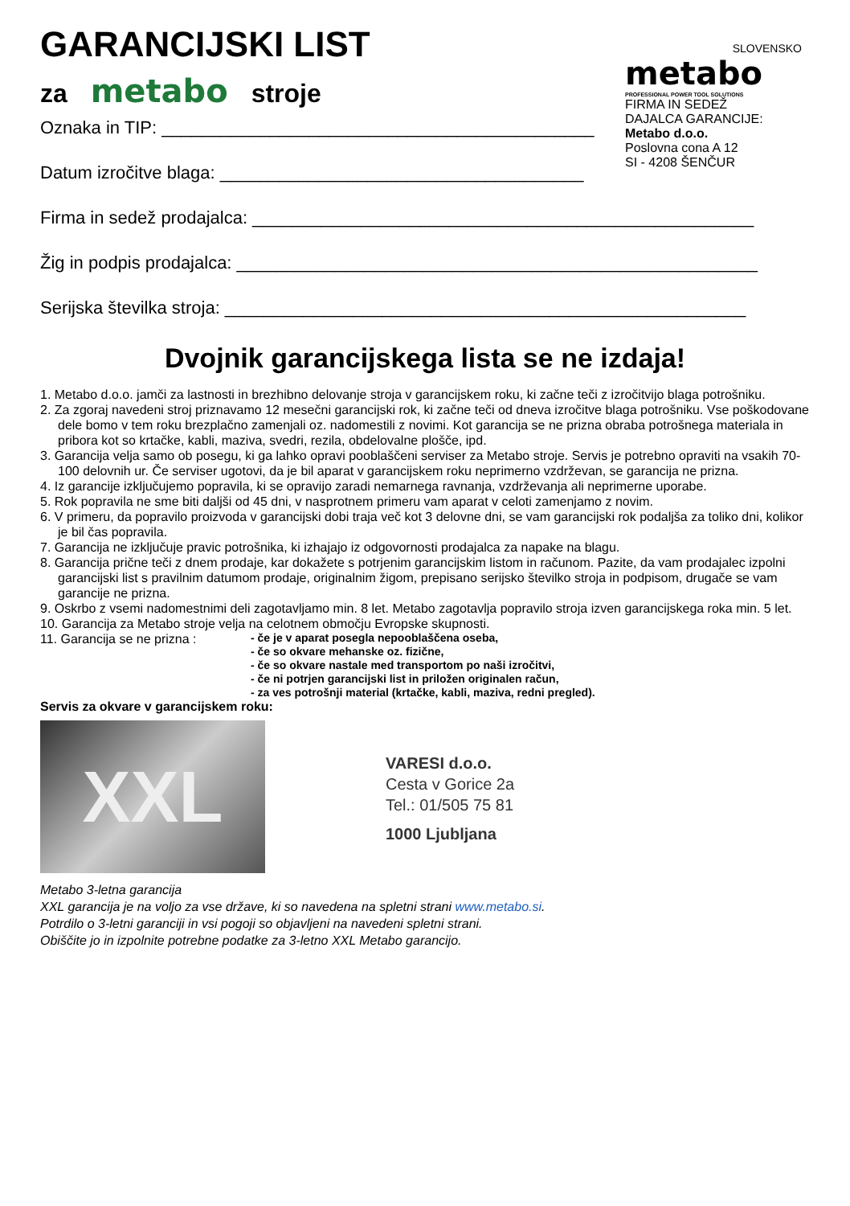GARANCIJSKI LIST
za metabo stroje
Oznaka in TIP: ____________________________________________
Datum izročitve blaga: _____________________________________
SLOVENSKO
metabo
PROFESSIONAL POWER TOOL SOLUTIONS
FIRMA IN SEDEŽ
DAJALCA GARANCIJE:
Metabo d.o.o.
Poslovna cona A 12
SI - 4208 ŠENČUR
Firma in sedež prodajalca: ___________________________________________________
Žig in podpis prodajalca: _____________________________________________________
Serijska številka stroja: _____________________________________________________
Dvojnik garancijskega lista se ne izdaja!
1. Metabo d.o.o. jamči za lastnosti in brezhibno delovanje stroja v garancijskem roku, ki začne teči z izročitvijo blaga potrošniku.
2. Za zgoraj navedeni stroj priznavamo 12 mesečni garancijski rok, ki začne teči od dneva izročitve blaga potrošniku. Vse poškodovane dele bomo v tem roku brezplačno zamenjali oz. nadomestili z novimi. Kot garancija se ne prizna obraba potrošnega materiala in pribora kot so krtačke, kabli, maziva, svedri, rezila, obdelovalne plošče, ipd.
3. Garancija velja samo ob posegu, ki ga lahko opravi pooblaščeni serviser za Metabo stroje. Servis je potrebno opraviti na vsakih 70-100 delovnih ur. Če serviser ugotovi, da je bil aparat v garancijskem roku neprimerno vzdrževan, se garancija ne prizna.
4. Iz garancije izključujemo popravila, ki se opravijo zaradi nemarnega ravnanja, vzdrževanja ali neprimerne uporabe.
5. Rok popravila ne sme biti daljši od 45 dni, v nasprotnem primeru vam aparat v celoti zamenjamo z novim.
6. V primeru, da popravilo proizvoda v garancijski dobi traja več kot 3 delovne dni, se vam garancijski rok podaljša za toliko dni, kolikor je bil čas popravila.
7. Garancija ne izključuje pravic potrošnika, ki izhajajo iz odgovornosti prodajalca za napake na blagu.
8. Garancija prične teči z dnem prodaje, kar dokažete s potrjenim garancijskim listom in računom. Pazite, da vam prodajalec izpolni garancijski list s pravilnim datumom prodaje, originalnim žigom, prepisano serijsko številko stroja in podpisom, drugače se vam garancije ne prizna.
9. Oskrbo z vsemi nadomestnimi deli zagotavljamo min. 8 let. Metabo zagotavlja popravilo stroja izven garancijskega roka min. 5 let.
10. Garancija za Metabo stroje velja na celotnem območju Evropske skupnosti.
11. Garancija se ne prizna : - če je v aparat posegla nepooblaščena oseba,
- če so okvare mehanske oz. fizične,
- če so okvare nastale med transportom po naši izročitvi,
- če ni potrjen garancijski list in priložen originalen račun,
- za ves potrošnji material (krtačke, kabli, maziva, redni pregled).
Servis za okvare v garancijskem roku:
XXL
VARESI d.o.o.
Cesta v Gorice 2a
Tel.: 01/505 75 81
1000 Ljubljana
Metabo 3-letna garancija
XXL garancija je na voljo za vse države, ki so navedena na spletni strani www.metabo.si.
Potrdilo o 3-letni garanciji in vsi pogoji so objavljeni na navedeni spletni strani.
Obiščite jo in izpolnite potrebne podatke za 3-letno XXL Metabo garancijo.